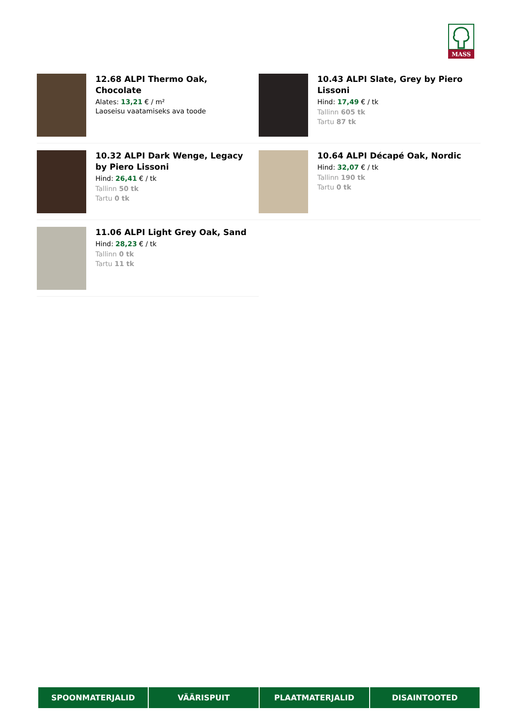MASS
12.68 ALPI Thermo Oak, Chocolate
Alates: 13,21 € / m²
Laoseisu vaatamiseks ava toode
10.43 ALPI Slate, Grey by Piero Lissoni
Hind: 17,49 € / tk
Tallinn 605 tk
Tartu 87 tk
10.32 ALPI Dark Wenge, Legacy by Piero Lissoni
Hind: 26,41 € / tk
Tallinn 50 tk
Tartu 0 tk
10.64 ALPI Décapé Oak, Nordic
Hind: 32,07 € / tk
Tallinn 190 tk
Tartu 0 tk
11.06 ALPI Light Grey Oak, Sand
Hind: 28,23 € / tk
Tallinn 0 tk
Tartu 11 tk
SPOONMATERJALID VÄÄRISPUIT PLAATMATERJALID DISAINTOOTED